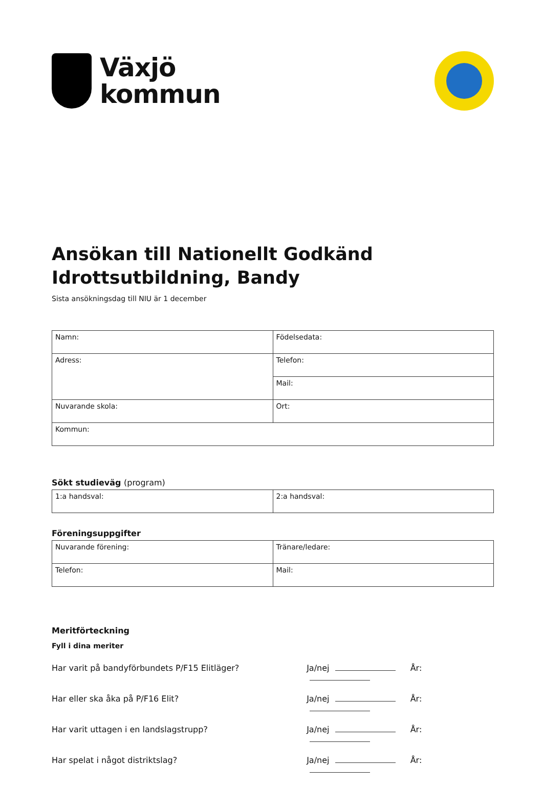Växjö
kommun
Ansökan till Nationellt Godkänd Idrottsutbildning, Bandy
Sista ansökningsdag till NIU är 1 december
| Namn: | Födelsedata: |
| Adress: | Telefon: |
| | Mail: |
| Nuvarande skola: | Ort: |
| Kommun: | |
Sökt studieväg (program)
| 1:a handsval: | 2:a handsval: |
Föreningsuppgifter
| Nuvarande förening: | Tränare/ledare: |
| Telefon: | Mail: |
Meritförteckning
Fyll i dina meriter
Har varit på bandyförbundets P/F15 Elitläger? Ja/nej År:
Har eller ska åka på P/F16 Elit? Ja/nej År:
Har varit uttagen i en landslagstrupp? Ja/nej År:
Har spelat i något distriktslag? Ja/nej År: